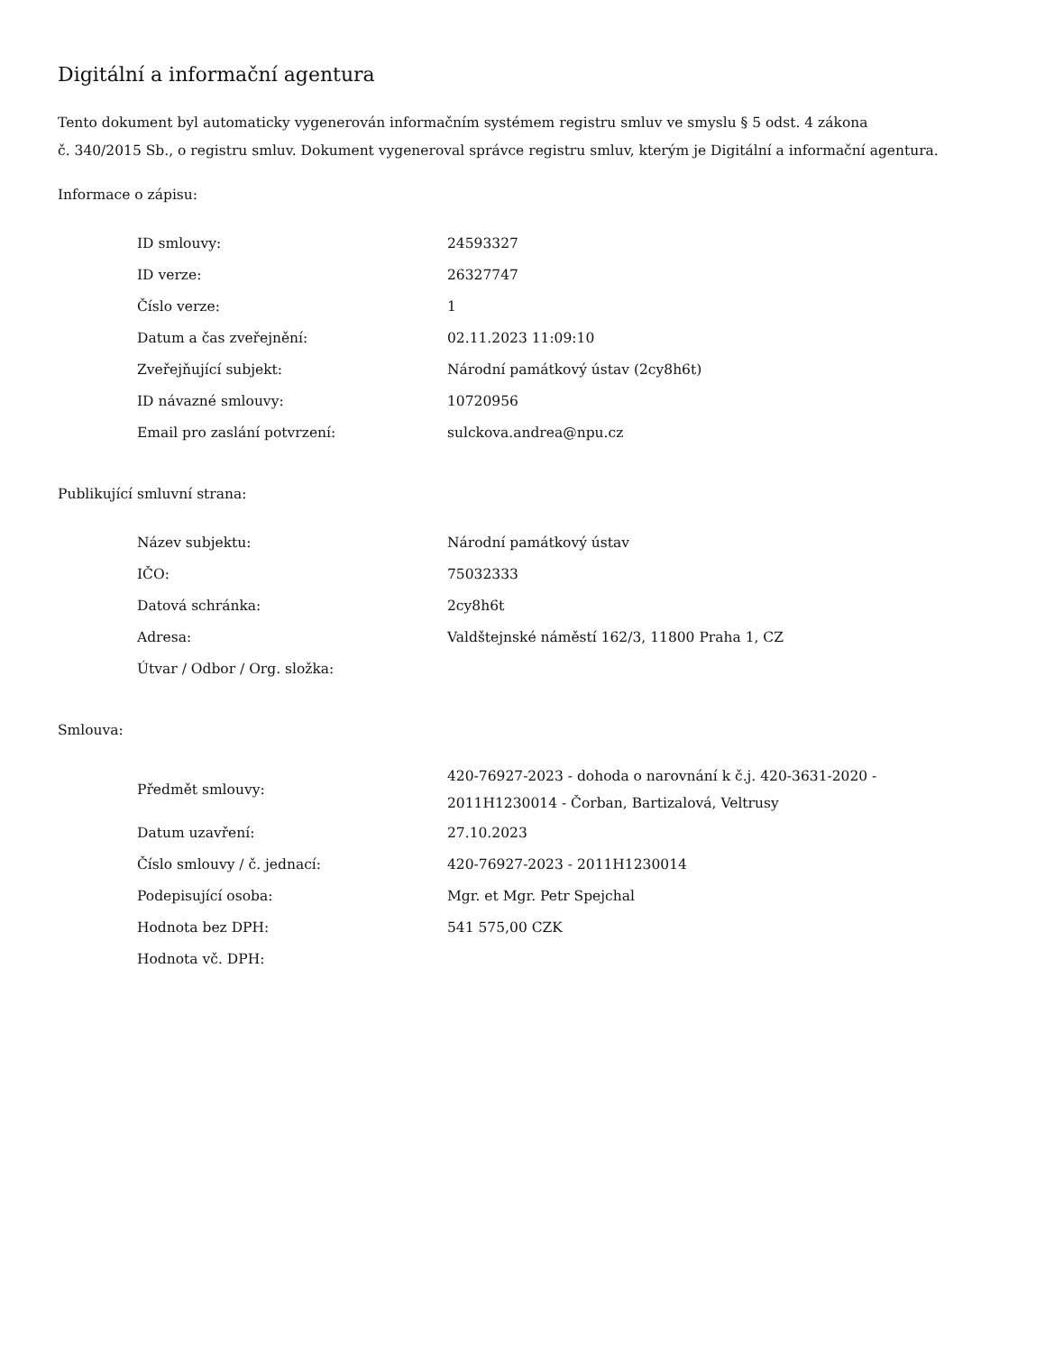Digitální a informační agentura
Tento dokument byl automaticky vygenerován informačním systémem registru smluv ve smyslu § 5 odst. 4 zákona
č. 340/2015 Sb., o registru smluv. Dokument vygeneroval správce registru smluv, kterým je Digitální a informační agentura.
Informace o zápisu:
| ID smlouvy: | 24593327 |
| ID verze: | 26327747 |
| Číslo verze: | 1 |
| Datum a čas zveřejnění: | 02.11.2023 11:09:10 |
| Zveřejňující subjekt: | Národní památkový ústav (2cy8h6t) |
| ID návazné smlouvy: | 10720956 |
| Email pro zaslání potvrzení: | sulckova.andrea@npu.cz |
Publikující smluvní strana:
| Název subjektu: | Národní památkový ústav |
| IČO: | 75032333 |
| Datová schránka: | 2cy8h6t |
| Adresa: | Valdštejnské náměstí 162/3, 11800 Praha 1, CZ |
| Útvar / Odbor / Org. složka: | |
Smlouva:
| Předmět smlouvy: | 420-76927-2023 - dohoda o narovnání k č.j. 420-3631-2020 - 2011H1230014 - Čorban, Bartizalová, Veltrusy |
| Datum uzavření: | 27.10.2023 |
| Číslo smlouvy / č. jednací: | 420-76927-2023 - 2011H1230014 |
| Podepisující osoba: | Mgr. et Mgr. Petr Spejchal |
| Hodnota bez DPH: | 541 575,00 CZK |
| Hodnota vč. DPH: | |